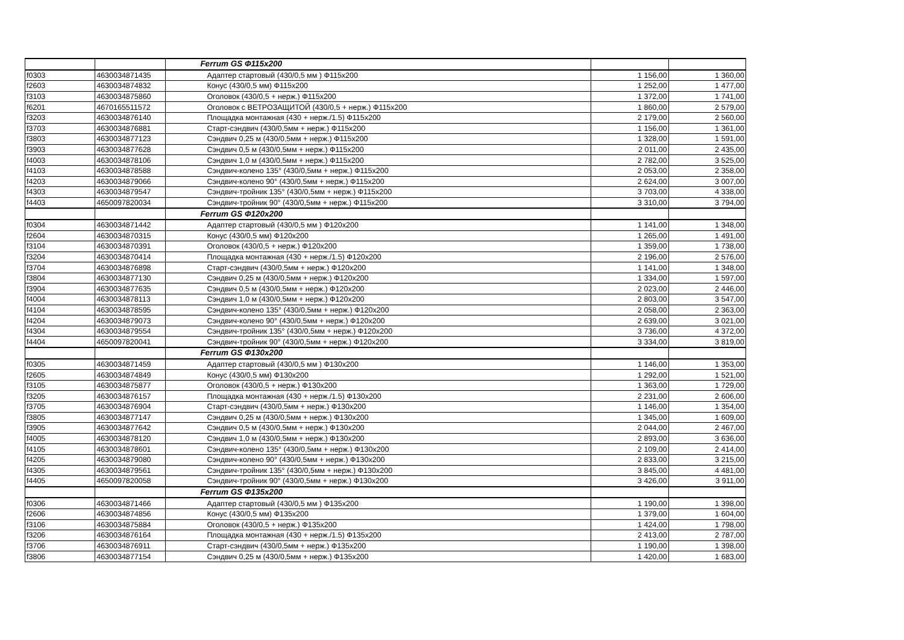| | | Ferrum GS Ф115х200 | | |
| f0303 | 4630034871435 | Адаптер стартовый (430/0,5 мм ) Ф115х200 | 1 156,00 | 1 360,00 |
| f2603 | 4630034874832 | Конус (430/0,5 мм) Ф115х200 | 1 252,00 | 1 477,00 |
| f3103 | 4630034875860 | Оголовок (430/0,5 + нерж.) Ф115х200 | 1 372,00 | 1 741,00 |
| f6201 | 4670165511572 | Оголовок с ВЕТРОЗАЩИТОЙ (430/0,5 + нерж.) Ф115х200 | 1 860,00 | 2 579,00 |
| f3203 | 4630034876140 | Площадка монтажная (430 + нерж./1.5) Ф115х200 | 2 179,00 | 2 560,00 |
| f3703 | 4630034876881 | Старт-сэндвич (430/0,5мм + нерж.) Ф115х200 | 1 156,00 | 1 361,00 |
| f3803 | 4630034877123 | Сэндвич 0,25 м (430/0,5мм + нерж.) Ф115х200 | 1 328,00 | 1 591,00 |
| f3903 | 4630034877628 | Сэндвич 0,5 м (430/0,5мм + нерж.) Ф115х200 | 2 011,00 | 2 435,00 |
| f4003 | 4630034878106 | Сэндвич 1,0 м (430/0,5мм + нерж.) Ф115х200 | 2 782,00 | 3 525,00 |
| f4103 | 4630034878588 | Сэндвич-колено 135° (430/0,5мм + нерж.) Ф115х200 | 2 053,00 | 2 358,00 |
| f4203 | 4630034879066 | Сэндвич-колено 90° (430/0,5мм + нерж.) Ф115х200 | 2 624,00 | 3 007,00 |
| f4303 | 4630034879547 | Сэндвич-тройник 135° (430/0,5мм + нерж.) Ф115х200 | 3 703,00 | 4 338,00 |
| f4403 | 4650097820034 | Сэндвич-тройник 90° (430/0,5мм + нерж.) Ф115х200 | 3 310,00 | 3 794,00 |
| | | Ferrum GS Ф120х200 | | |
| f0304 | 4630034871442 | Адаптер стартовый (430/0,5 мм ) Ф120х200 | 1 141,00 | 1 348,00 |
| f2604 | 4630034870315 | Конус (430/0,5 мм) Ф120х200 | 1 265,00 | 1 491,00 |
| f3104 | 4630034870391 | Оголовок (430/0,5 + нерж.) Ф120х200 | 1 359,00 | 1 738,00 |
| f3204 | 4630034870414 | Площадка монтажная (430 + нерж./1.5) Ф120х200 | 2 196,00 | 2 576,00 |
| f3704 | 4630034876898 | Старт-сэндвич (430/0,5мм + нерж.) Ф120х200 | 1 141,00 | 1 348,00 |
| f3804 | 4630034877130 | Сэндвич 0,25 м (430/0,5мм + нерж.) Ф120х200 | 1 334,00 | 1 597,00 |
| f3904 | 4630034877635 | Сэндвич 0,5 м (430/0,5мм + нерж.) Ф120х200 | 2 023,00 | 2 446,00 |
| f4004 | 4630034878113 | Сэндвич 1,0 м (430/0,5мм + нерж.) Ф120х200 | 2 803,00 | 3 547,00 |
| f4104 | 4630034878595 | Сэндвич-колено 135° (430/0,5мм + нерж.) Ф120х200 | 2 058,00 | 2 363,00 |
| f4204 | 4630034879073 | Сэндвич-колено 90° (430/0,5мм + нерж.) Ф120х200 | 2 639,00 | 3 021,00 |
| f4304 | 4630034879554 | Сэндвич-тройник 135° (430/0,5мм + нерж.) Ф120х200 | 3 736,00 | 4 372,00 |
| f4404 | 4650097820041 | Сэндвич-тройник 90° (430/0,5мм + нерж.) Ф120х200 | 3 334,00 | 3 819,00 |
| | | Ferrum GS Ф130х200 | | |
| f0305 | 4630034871459 | Адаптер стартовый (430/0,5 мм ) Ф130х200 | 1 146,00 | 1 353,00 |
| f2605 | 4630034874849 | Конус (430/0,5 мм) Ф130х200 | 1 292,00 | 1 521,00 |
| f3105 | 4630034875877 | Оголовок (430/0,5 + нерж.) Ф130х200 | 1 363,00 | 1 729,00 |
| f3205 | 4630034876157 | Площадка монтажная (430 + нерж./1.5) Ф130х200 | 2 231,00 | 2 606,00 |
| f3705 | 4630034876904 | Старт-сэндвич (430/0,5мм + нерж.) Ф130х200 | 1 146,00 | 1 354,00 |
| f3805 | 4630034877147 | Сэндвич 0,25 м (430/0,5мм + нерж.) Ф130х200 | 1 345,00 | 1 609,00 |
| f3905 | 4630034877642 | Сэндвич 0,5 м (430/0,5мм + нерж.) Ф130х200 | 2 044,00 | 2 467,00 |
| f4005 | 4630034878120 | Сэндвич 1,0 м (430/0,5мм + нерж.) Ф130х200 | 2 893,00 | 3 636,00 |
| f4105 | 4630034878601 | Сэндвич-колено 135° (430/0,5мм + нерж.) Ф130х200 | 2 109,00 | 2 414,00 |
| f4205 | 4630034879080 | Сэндвич-колено 90° (430/0,5мм + нерж.) Ф130х200 | 2 833,00 | 3 215,00 |
| f4305 | 4630034879561 | Сэндвич-тройник 135° (430/0,5мм + нерж.) Ф130х200 | 3 845,00 | 4 481,00 |
| f4405 | 4650097820058 | Сэндвич-тройник 90° (430/0,5мм + нерж.) Ф130х200 | 3 426,00 | 3 911,00 |
| | | Ferrum GS Ф135х200 | | |
| f0306 | 4630034871466 | Адаптер стартовый (430/0,5 мм ) Ф135х200 | 1 190,00 | 1 398,00 |
| f2606 | 4630034874856 | Конус (430/0,5 мм) Ф135х200 | 1 379,00 | 1 604,00 |
| f3106 | 4630034875884 | Оголовок (430/0,5 + нерж.) Ф135х200 | 1 424,00 | 1 798,00 |
| f3206 | 4630034876164 | Площадка монтажная (430 + нерж./1.5) Ф135х200 | 2 413,00 | 2 787,00 |
| f3706 | 4630034876911 | Старт-сэндвич (430/0,5мм + нерж.) Ф135х200 | 1 190,00 | 1 398,00 |
| f3806 | 4630034877154 | Сэндвич 0,25 м (430/0,5мм + нерж.) Ф135х200 | 1 420,00 | 1 683,00 |